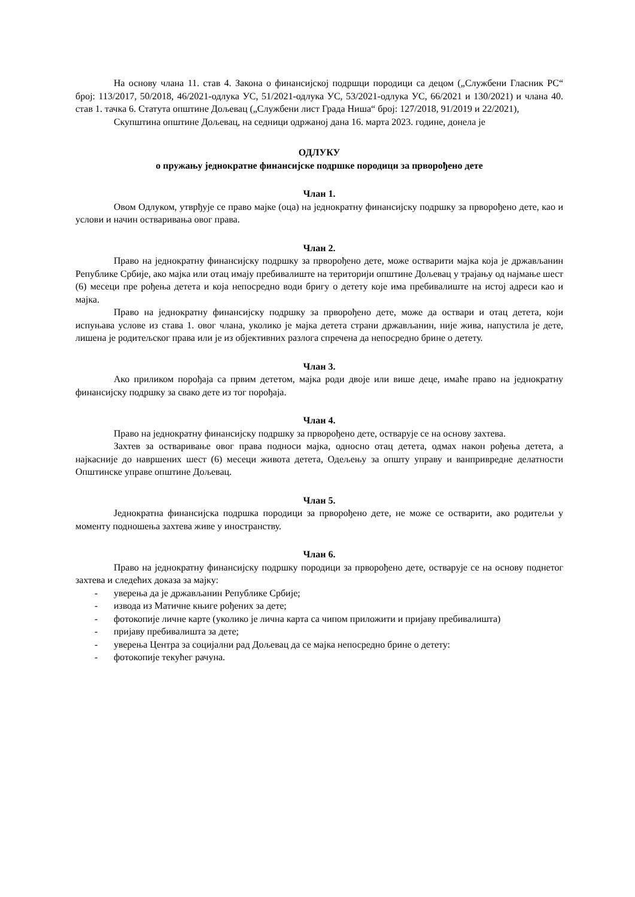На основу члана 11. став 4. Закона о финансијској подршци породици са децом („Службени Гласник РС“ број: 113/2017, 50/2018, 46/2021-одлука УС, 51/2021-одлука УС, 53/2021-одлука УС, 66/2021 и 130/2021) и члана 40. став 1. тачка 6. Статута општине Дољевац („Службени лист Града Ниша“ број: 127/2018, 91/2019 и 22/2021),
Скупштина општине Дољевац, на седници одржаној дана 16. марта 2023. године, донела је
ОДЛУКУ
о пружању једнократне финансијске подршке породици за прворођено дете
Члан 1.
Овом Одлуком, утврђује се право мајке (оца) на једнократну финансијску подршку за прворођено дете, као и услови и начин остваривања овог права.
Члан 2.
Право на једнократну финансијску подршку за прворођено дете, може остварити мајка која је држављанин Републике Србије, ако мајка или отац имају пребивалиште на територији општине Дољевац у трајању од најмање шест (6) месеци пре рођења детета и која непосредно води бригу о детету које има пребивалиште на истој адреси као и мајка.
Право на једнократну финансијску подршку за прворођено дете, може да оствари и отац детета, који испуњава услове из става 1. овог члана, уколико је мајка детета страни држављанин, није жива, напустила је дете, лишена је родитељског права или је из објективних разлога спречена да непосредно брине о детету.
Члан 3.
Ако приликом порођаја са првим дететом, мајка роди двоје или више деце, имаће право на једнократну финансијску подршку за свако дете из тог порођаја.
Члан 4.
Право на једнократну финансијску подршку за прворођено дете, остварује се на основу захтева.
Захтев за остваривање овог права подноси мајка, односно отац детета, одмах након рођења детета, а најкасније до навршених шест (6) месеци живота детета, Одељењу за општу управу и ванпривредне делатности Општинске управе општине Дољевац.
Члан 5.
Једнократна финансијска подршка породици за прворођено дете, не може се остварити, ако родитељи у моменту подношења захтева живе у иностранству.
Члан 6.
Право на једнократну финансијску подршку породици за прворођено дете, остварује се на основу поднетог захтева и следећих доказа за мајку:
- уверења да је држављанин Републике Србије;
- извода из Матичне књиге рођених за дете;
- фотокопије личне карте (уколико је лична карта са чипом приложити и пријаву пребивалишта)
- пријаву пребивалишта за дете;
- уверења Центра за социјални рад Дољевац да се мајка непосредно брине о детету:
- фотокопије текућег рачуна.